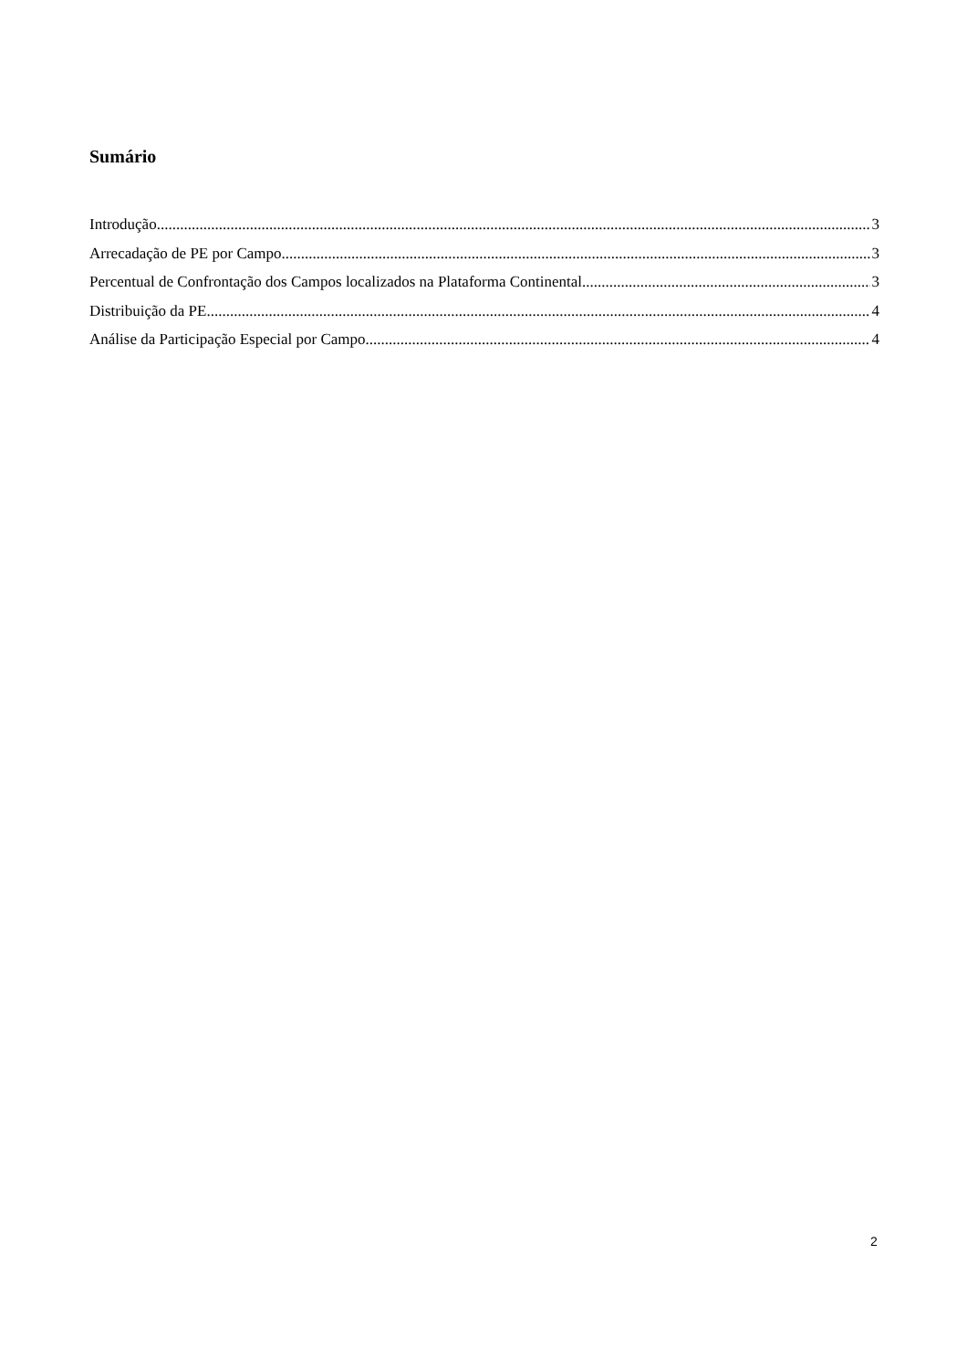Sumário
Introdução 3
Arrecadação de PE por Campo 3
Percentual de Confrontação dos Campos localizados na Plataforma Continental 3
Distribuição da PE 4
Análise da Participação Especial por Campo 4
2